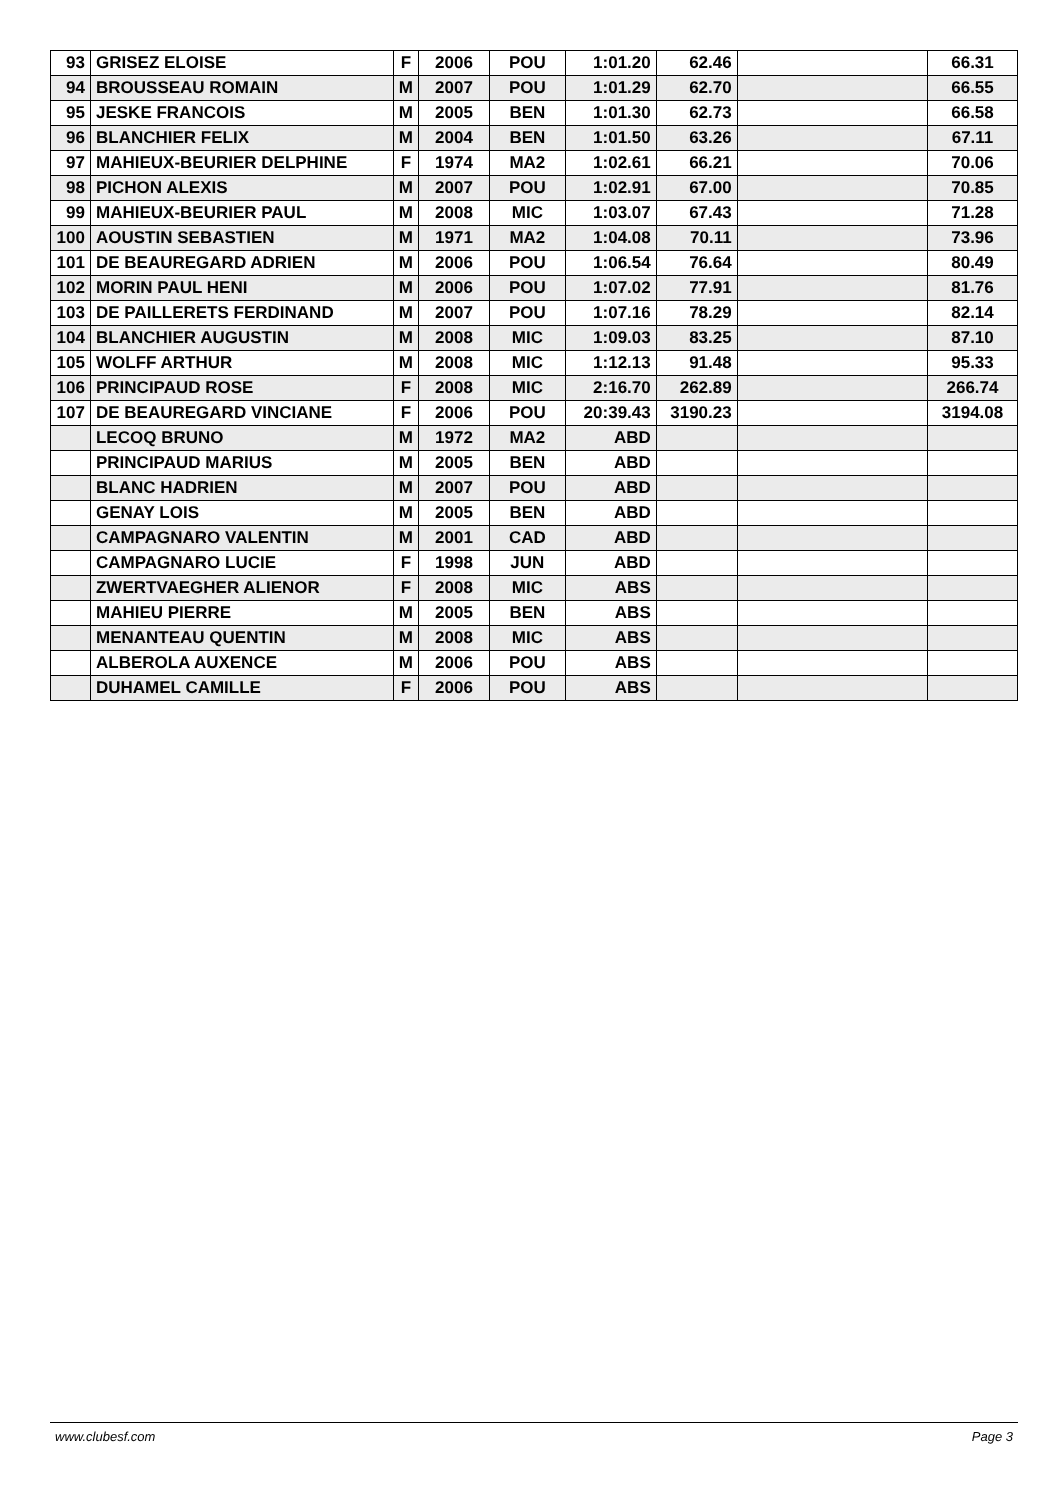| 93 | GRISEZ ELOISE | F | 2006 | POU | 1:01.20 | 62.46 | | 66.31 |
| 94 | BROUSSEAU ROMAIN | M | 2007 | POU | 1:01.29 | 62.70 | | 66.55 |
| 95 | JESKE FRANCOIS | M | 2005 | BEN | 1:01.30 | 62.73 | | 66.58 |
| 96 | BLANCHIER FELIX | M | 2004 | BEN | 1:01.50 | 63.26 | | 67.11 |
| 97 | MAHIEUX-BEURIER DELPHINE | F | 1974 | MA2 | 1:02.61 | 66.21 | | 70.06 |
| 98 | PICHON ALEXIS | M | 2007 | POU | 1:02.91 | 67.00 | | 70.85 |
| 99 | MAHIEUX-BEURIER PAUL | M | 2008 | MIC | 1:03.07 | 67.43 | | 71.28 |
| 100 | AOUSTIN SEBASTIEN | M | 1971 | MA2 | 1:04.08 | 70.11 | | 73.96 |
| 101 | DE BEAUREGARD ADRIEN | M | 2006 | POU | 1:06.54 | 76.64 | | 80.49 |
| 102 | MORIN PAUL HENI | M | 2006 | POU | 1:07.02 | 77.91 | | 81.76 |
| 103 | DE PAILLERETS FERDINAND | M | 2007 | POU | 1:07.16 | 78.29 | | 82.14 |
| 104 | BLANCHIER AUGUSTIN | M | 2008 | MIC | 1:09.03 | 83.25 | | 87.10 |
| 105 | WOLFF ARTHUR | M | 2008 | MIC | 1:12.13 | 91.48 | | 95.33 |
| 106 | PRINCIPAUD ROSE | F | 2008 | MIC | 2:16.70 | 262.89 | | 266.74 |
| 107 | DE BEAUREGARD VINCIANE | F | 2006 | POU | 20:39.43 | 3190.23 | | 3194.08 |
| | LECOQ BRUNO | M | 1972 | MA2 | ABD | | | |
| | PRINCIPAUD MARIUS | M | 2005 | BEN | ABD | | | |
| | BLANC HADRIEN | M | 2007 | POU | ABD | | | |
| | GENAY LOIS | M | 2005 | BEN | ABD | | | |
| | CAMPAGNARO VALENTIN | M | 2001 | CAD | ABD | | | |
| | CAMPAGNARO LUCIE | F | 1998 | JUN | ABD | | | |
| | ZWERTVAEGHER ALIENOR | F | 2008 | MIC | ABS | | | |
| | MAHIEU PIERRE | M | 2005 | BEN | ABS | | | |
| | MENANTEAU QUENTIN | M | 2008 | MIC | ABS | | | |
| | ALBEROLA AUXENCE | M | 2006 | POU | ABS | | | |
| | DUHAMEL CAMILLE | F | 2006 | POU | ABS | | | |
www.clubesf.com Page 3